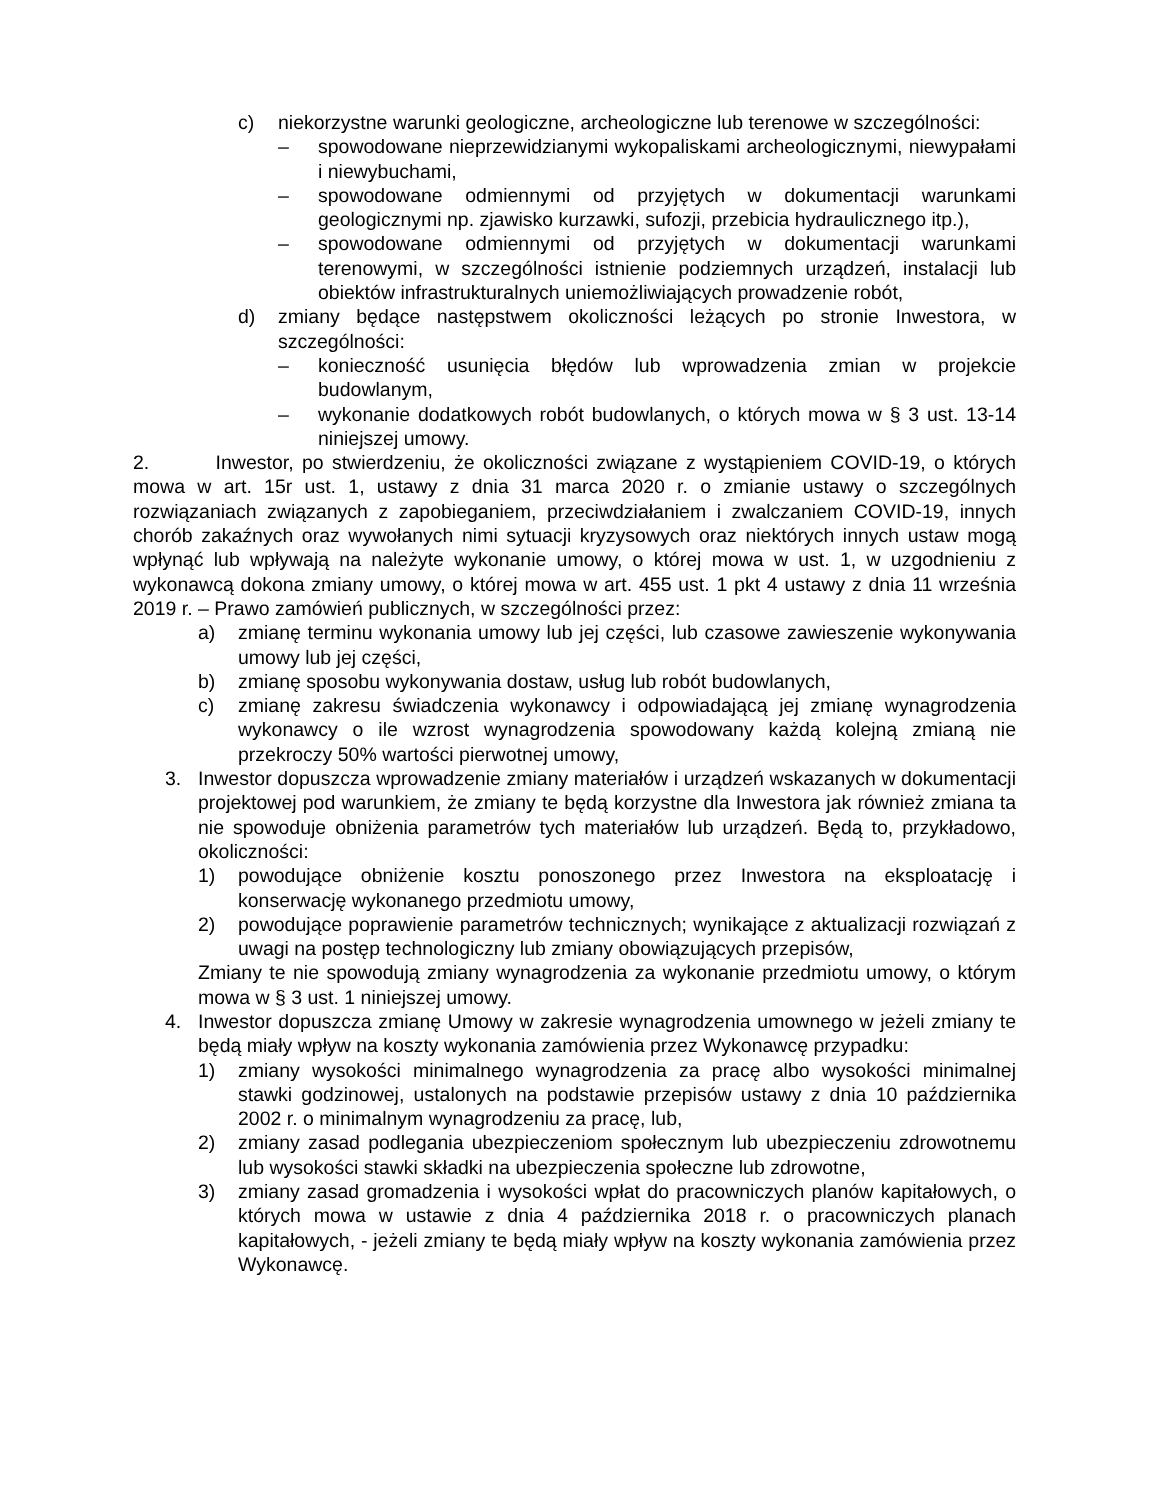c) niekorzystne warunki geologiczne, archeologiczne lub terenowe w szczególności:
– spowodowane nieprzewidzianymi wykopaliskami archeologicznymi, niewypałami i niewybuchami,
– spowodowane odmiennymi od przyjętych w dokumentacji warunkami geologicznymi np. zjawisko kurzawki, sufozji, przebicia hydraulicznego itp.),
– spowodowane odmiennymi od przyjętych w dokumentacji warunkami terenowymi, w szczególności istnienie podziemnych urządzeń, instalacji lub obiektów infrastrukturalnych uniemożliwiających prowadzenie robót,
d) zmiany będące następstwem okoliczności leżących po stronie Inwestora, w szczególności:
– konieczność usunięcia błędów lub wprowadzenia zmian w projekcie budowlanym,
– wykonanie dodatkowych robót budowlanych, o których mowa w § 3 ust. 13-14 niniejszej umowy.
2. Inwestor, po stwierdzeniu, że okoliczności związane z wystąpieniem COVID-19, o których mowa w art. 15r ust. 1, ustawy z dnia 31 marca 2020 r. o zmianie ustawy o szczególnych rozwiązaniach związanych z zapobieganiem, przeciwdziałaniem i zwalczaniem COVID-19, innych chorób zakaźnych oraz wywołanych nimi sytuacji kryzysowych oraz niektórych innych ustaw mogą wpłynąć lub wpływają na należyte wykonanie umowy, o której mowa w ust. 1, w uzgodnieniu z wykonawcą dokona zmiany umowy, o której mowa w art. 455 ust. 1 pkt 4 ustawy z dnia 11 września 2019 r. – Prawo zamówień publicznych, w szczególności przez:
a) zmianę terminu wykonania umowy lub jej części, lub czasowe zawieszenie wykonywania umowy lub jej części,
b) zmianę sposobu wykonywania dostaw, usług lub robót budowlanych,
c) zmianę zakresu świadczenia wykonawcy i odpowiadającą jej zmianę wynagrodzenia wykonawcy o ile wzrost wynagrodzenia spowodowany każdą kolejną zmianą nie przekroczy 50% wartości pierwotnej umowy,
3. Inwestor dopuszcza wprowadzenie zmiany materiałów i urządzeń wskazanych w dokumentacji projektowej pod warunkiem, że zmiany te będą korzystne dla Inwestora jak również zmiana ta nie spowoduje obniżenia parametrów tych materiałów lub urządzeń. Będą to, przykładowo, okoliczności:
1) powodujące obniżenie kosztu ponoszonego przez Inwestora na eksploatację i konserwację wykonanego przedmiotu umowy,
2) powodujące poprawienie parametrów technicznych; wynikające z aktualizacji rozwiązań z uwagi na postęp technologiczny lub zmiany obowiązujących przepisów,
Zmiany te nie spowodują zmiany wynagrodzenia za wykonanie przedmiotu umowy, o którym mowa w § 3 ust. 1 niniejszej umowy.
4. Inwestor dopuszcza zmianę Umowy w zakresie wynagrodzenia umownego w jeżeli zmiany te będą miały wpływ na koszty wykonania zamówienia przez Wykonawcę przypadku:
1) zmiany wysokości minimalnego wynagrodzenia za pracę albo wysokości minimalnej stawki godzinowej, ustalonych na podstawie przepisów ustawy z dnia 10 października 2002 r. o minimalnym wynagrodzeniu za pracę, lub,
2) zmiany zasad podlegania ubezpieczeniom społecznym lub ubezpieczeniu zdrowotnemu lub wysokości stawki składki na ubezpieczenia społeczne lub zdrowotne,
3) zmiany zasad gromadzenia i wysokości wpłat do pracowniczych planów kapitałowych, o których mowa w ustawie z dnia 4 października 2018 r. o pracowniczych planach kapitałowych, - jeżeli zmiany te będą miały wpływ na koszty wykonania zamówienia przez Wykonawcę.